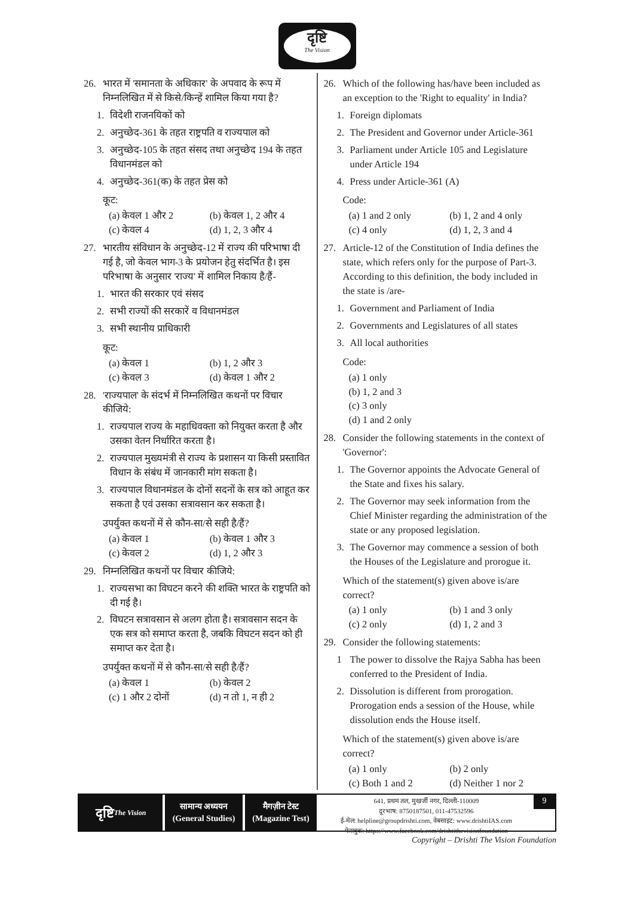दृष्टि
The Vision
26. भारत में 'समानता के अधिकार' के अपवाद के रूप में निम्नलिखित में से किसे/किन्हें शामिल किया गया है?
1. विदेशी राजनयिकों को
2. अनुच्छेद-361 के तहत राष्ट्रपति व राज्यपाल को
3. अनुच्छेद-105 के तहत संसद तथा अनुच्छेद 194 के तहत विधानमंडल को
4. अनुच्छेद-361(क) के तहत प्रेस को
कूट:
(a) केवल 1 और 2 (b) केवल 1, 2 और 4 (c) केवल 4 (d) 1, 2, 3 और 4
27. भारतीय संविधान के अनुच्छेद-12 में राज्य की परिभाषा दी गई है, जो केवल भाग-3 के प्रयोजन हेतु संदर्भित है। इस परिभाषा के अनुसार 'राज्य' में शामिल निकाय है/हैं-
1. भारत की सरकार एवं संसद
2. सभी राज्यों की सरकारें व विधानमंडल
3. सभी स्थानीय प्राधिकारी
कूट:
(a) केवल 1 (b) 1, 2 और 3 (c) केवल 3 (d) केवल 1 और 2
28. 'राज्यपाल' के संदर्भ में निम्नलिखित कथनों पर विचार कीजिये:
1. राज्यपाल राज्य के महाधिवक्ता को नियुक्त करता है और उसका वेतन निर्धारित करता है।
2. राज्यपाल मुख्यमंत्री से राज्य के प्रशासन या किसी प्रस्तावित विधान के संबंध में जानकारी मांग सकता है।
3. राज्यपाल विधानमंडल के दोनों सदनों के सत्र को आहूत कर सकता है एवं उसका सत्रावसान कर सकता है।
उपर्युक्त कथनों में से कौन-सा/से सही है/हैं?
(a) केवल 1 (b) केवल 1 और 3 (c) केवल 2 (d) 1, 2 और 3
29. निम्नलिखित कथनों पर विचार कीजिये:
1. राज्यसभा का विघटन करने की शक्ति भारत के राष्ट्रपति को दी गई है।
2. विघटन सत्रावसान से अलग होता है। सत्रावसान सदन के एक सत्र को समाप्त करता है, जबकि विघटन सदन को ही समाप्त कर देता है।
उपर्युक्त कथनों में से कौन-सा/से सही है/हैं?
(a) केवल 1 (b) केवल 2 (c) 1 और 2 दोनों (d) न तो 1, न ही 2
26. Which of the following has/have been included as an exception to the 'Right to equality' in India?
1. Foreign diplomats
2. The President and Governor under Article-361
3. Parliament under Article 105 and Legislature under Article 194
4. Press under Article-361 (A)
Code:
(a) 1 and 2 only (b) 1, 2 and 4 only (c) 4 only (d) 1, 2, 3 and 4
27. Article-12 of the Constitution of India defines the state, which refers only for the purpose of Part-3. According to this definition, the body included in the state is /are-
1. Government and Parliament of India
2. Governments and Legislatures of all states
3. All local authorities
Code:
(a) 1 only
(b) 1, 2 and 3
(c) 3 only
(d) 1 and 2 only
28. Consider the following statements in the context of 'Governor':
1. The Governor appoints the Advocate General of the State and fixes his salary.
2. The Governor may seek information from the Chief Minister regarding the administration of the state or any proposed legislation.
3. The Governor may commence a session of both the Houses of the Legislature and prorogue it.
Which of the statement(s) given above is/are correct?
(a) 1 only (b) 1 and 3 only (c) 2 only (d) 1, 2 and 3
29. Consider the following statements:
1 The power to dissolve the Rajya Sabha has been conferred to the President of India.
2. Dissolution is different from prorogation. Prorogation ends a session of the House, while dissolution ends the House itself.
Which of the statement(s) given above is/are correct?
(a) 1 only (b) 2 only (c) Both 1 and 2 (d) Neither 1 nor 2
दृष्टि
The Vision
सामान्य अध्ययन
(General Studies)
मैगज़ीन टेस्ट
(Magazine Test)
641, प्रथम तल, मुखर्जी नगर, दिल्ली-110009
दूरभाष: 8750187501, 011-47532596
ई-मेल: helpline@groupdrishti.com, वेबसाइट: www.drishtiIAS.com
फेसबुक: https://www.facebook.com/drishtithevisionfoundation
9
Copyright – Drishti The Vision Foundation